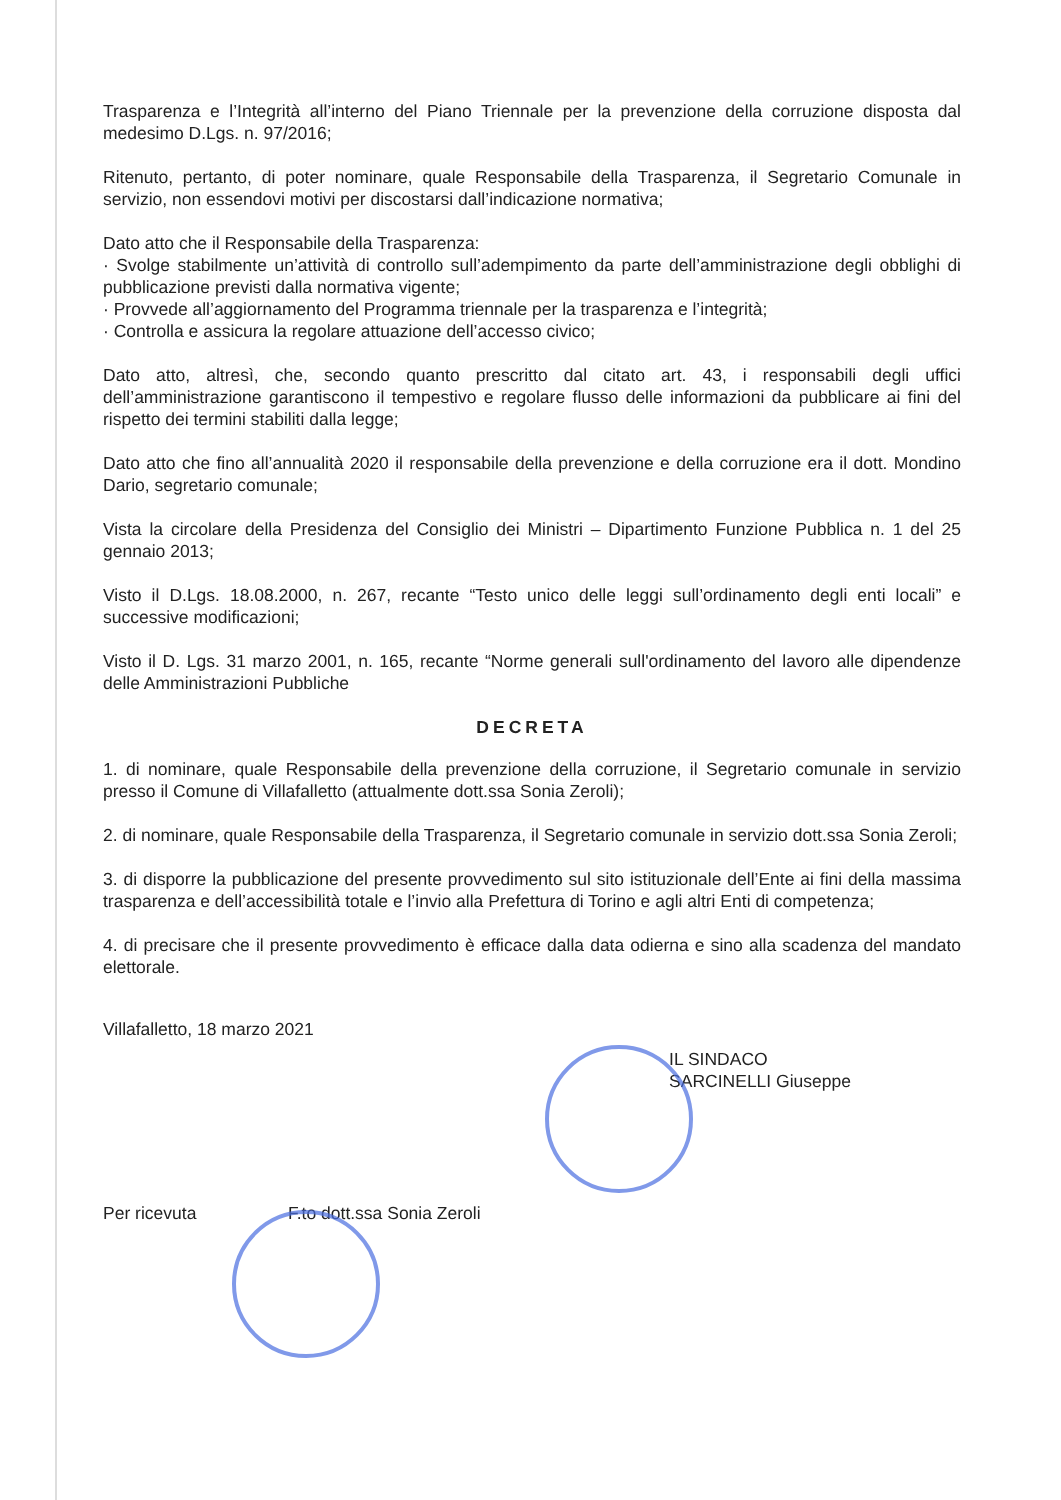Trasparenza e l’Integrità all’interno del Piano Triennale per la prevenzione della corruzione disposta dal medesimo D.Lgs. n. 97/2016;
Ritenuto, pertanto, di poter nominare, quale Responsabile della Trasparenza, il Segretario Comunale in servizio, non essendovi motivi per discostarsi dall’indicazione normativa;
Dato atto che il Responsabile della Trasparenza:
· Svolge stabilmente un’attività di controllo sull’adempimento da parte dell’amministrazione degli obblighi di pubblicazione previsti dalla normativa vigente;
· Provvede all’aggiornamento del Programma triennale per la trasparenza e l’integrità;
· Controlla e assicura la regolare attuazione dell’accesso civico;
Dato atto, altresì, che, secondo quanto prescritto dal citato art. 43, i responsabili degli uffici dell’amministrazione garantiscono il tempestivo e regolare flusso delle informazioni da pubblicare ai fini del rispetto dei termini stabiliti dalla legge;
Dato atto che fino all’annualità 2020 il responsabile della prevenzione e della corruzione era il dott. Mondino Dario, segretario comunale;
Vista la circolare della Presidenza del Consiglio dei Ministri – Dipartimento Funzione Pubblica n. 1 del 25 gennaio 2013;
Visto il D.Lgs. 18.08.2000, n. 267, recante “Testo unico delle leggi sull’ordinamento degli enti locali” e successive modificazioni;
Visto il D. Lgs. 31 marzo 2001, n. 165, recante “Norme generali sull'ordinamento del lavoro alle dipendenze delle Amministrazioni Pubbliche
DECRETA
1. di nominare, quale Responsabile della prevenzione della corruzione, il Segretario comunale in servizio presso il Comune di Villafalletto (attualmente dott.ssa Sonia Zeroli);
2. di nominare, quale Responsabile della Trasparenza, il Segretario comunale in servizio dott.ssa Sonia Zeroli;
3. di disporre la pubblicazione del presente provvedimento sul sito istituzionale dell’Ente ai fini della massima trasparenza e dell’accessibilità totale e l’invio alla Prefettura di Torino e agli altri Enti di competenza;
4. di precisare che il presente provvedimento è efficace dalla data odierna e sino alla scadenza del mandato elettorale.
Villafalletto, 18 marzo 2021
IL SINDACO
SARCINELLI Giuseppe
Per ricevuta F.to dott.ssa Sonia Zeroli